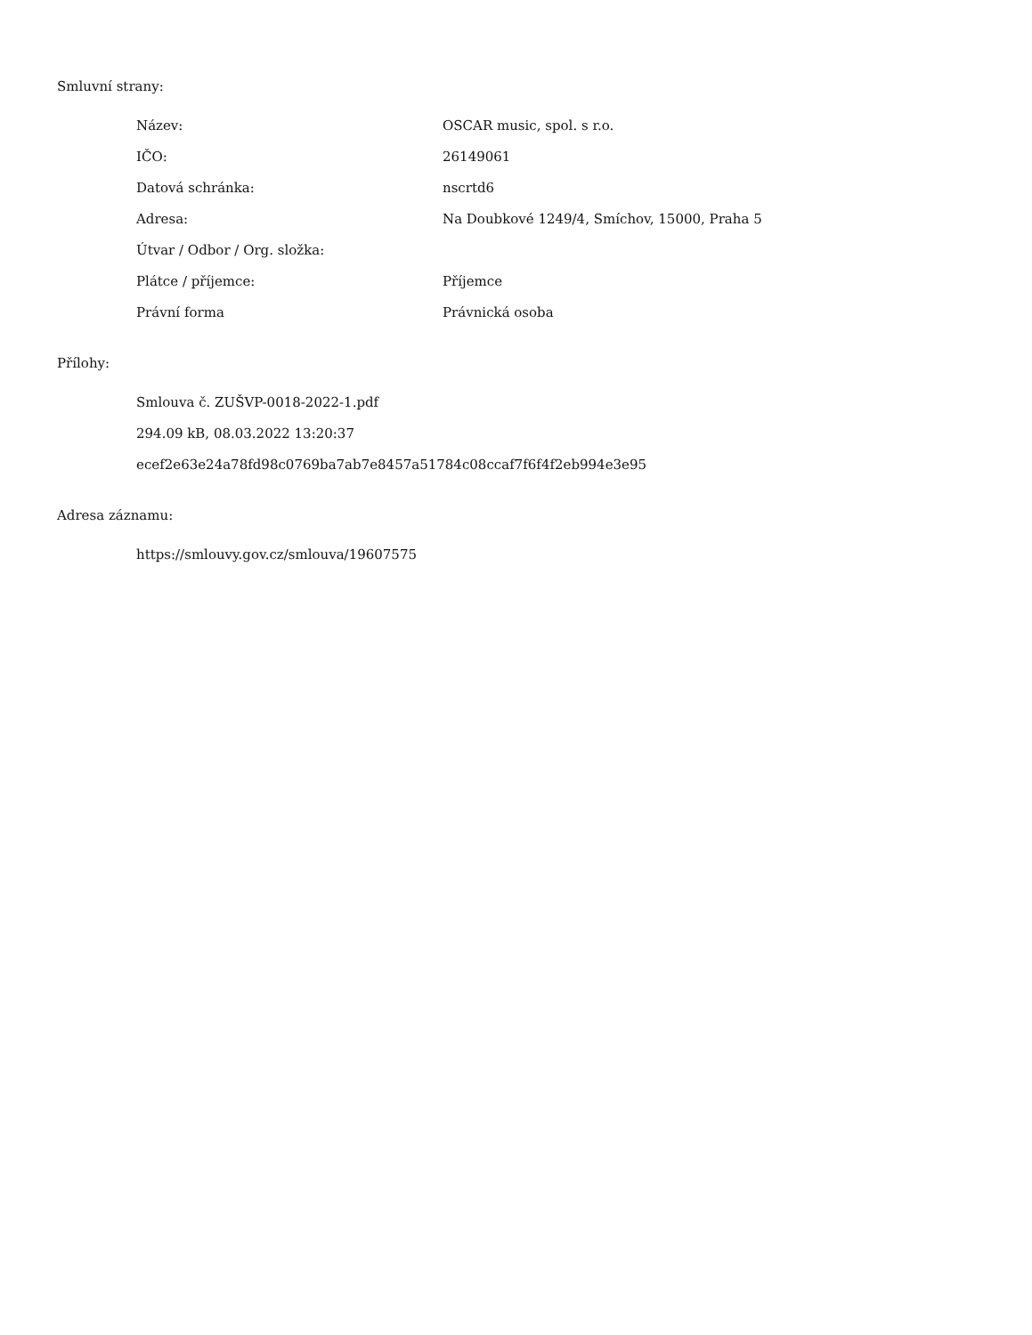Smluvní strany:
| Název: | OSCAR music, spol. s r.o. |
| IČO: | 26149061 |
| Datová schránka: | nscrtd6 |
| Adresa: | Na Doubkové 1249/4, Smíchov, 15000, Praha 5 |
| Útvar / Odbor / Org. složka: | |
| Plátce / příjemce: | Příjemce |
| Právní forma | Právnická osoba |
Přílohy:
Smlouva č. ZUŠVP-0018-2022-1.pdf
294.09 kB, 08.03.2022 13:20:37
ecef2e63e24a78fd98c0769ba7ab7e8457a51784c08ccaf7f6f4f2eb994e3e95
Adresa záznamu:
https://smlouvy.gov.cz/smlouva/19607575